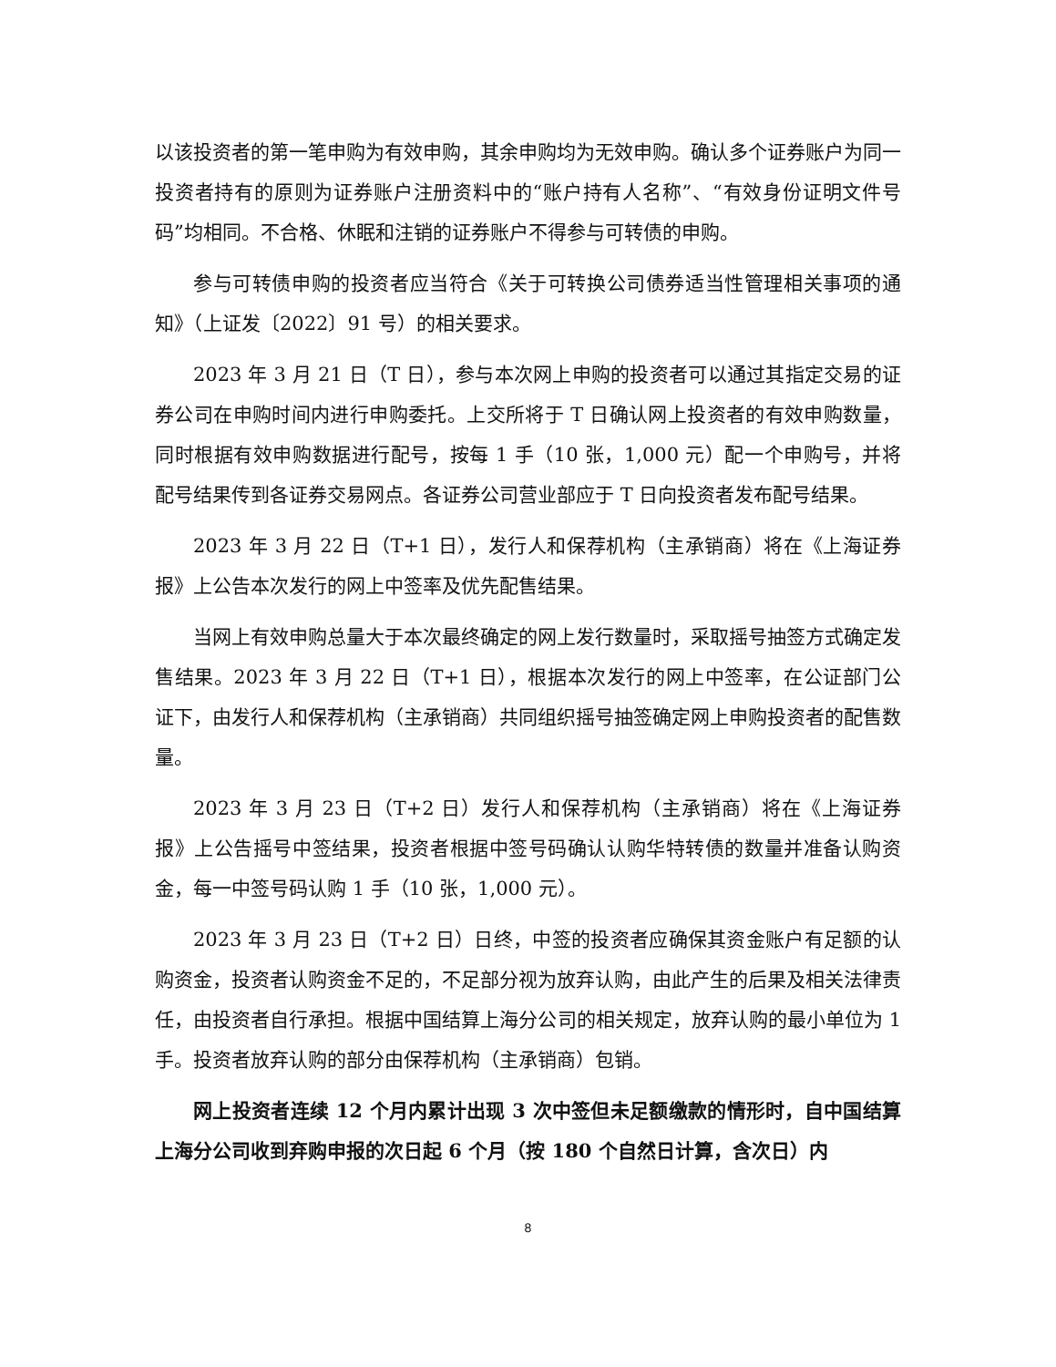以该投资者的第一笔申购为有效申购，其余申购均为无效申购。确认多个证券账户为同一投资者持有的原则为证券账户注册资料中的“账户持有人名称”、“有效身份证明文件号码”均相同。不合格、休眠和注销的证券账户不得参与可转债的申购。
参与可转债申购的投资者应当符合《关于可转换公司债券适当性管理相关事项的通知》（上证发〔2022〕91 号）的相关要求。
2023 年 3 月 21 日（T 日），参与本次网上申购的投资者可以通过其指定交易的证券公司在申购时间内进行申购委托。上交所将于 T 日确认网上投资者的有效申购数量，同时根据有效申购数据进行配号，按每 1 手（10 张，1,000 元）配一个申购号，并将配号结果传到各证券交易网点。各证券公司营业部应于 T 日向投资者发布配号结果。
2023 年 3 月 22 日（T+1 日），发行人和保荐机构（主承销商）将在《上海证券报》上公告本次发行的网上中签率及优先配售结果。
当网上有效申购总量大于本次最终确定的网上发行数量时，采取摇号抽签方式确定发售结果。2023 年 3 月 22 日（T+1 日），根据本次发行的网上中签率，在公证部门公证下，由发行人和保荐机构（主承销商）共同组织摇号抽签确定网上申购投资者的配售数量。
2023 年 3 月 23 日（T+2 日）发行人和保荐机构（主承销商）将在《上海证券报》上公告摇号中签结果，投资者根据中签号码确认认购华特转债的数量并准备认购资金，每一中签号码认购 1 手（10 张，1,000 元）。
2023 年 3 月 23 日（T+2 日）日终，中签的投资者应确保其资金账户有足额的认购资金，投资者认购资金不足的，不足部分视为放弃认购，由此产生的后果及相关法律责任，由投资者自行承担。根据中国结算上海分公司的相关规定，放弃认购的最小单位为 1 手。投资者放弃认购的部分由保荐机构（主承销商）包销。
网上投资者连续 12 个月内累计出现 3 次中签但未足额缴款的情形时，自中国结算上海分公司收到弃购申报的次日起 6 个月（按 180 个自然日计算，含次日）内
8